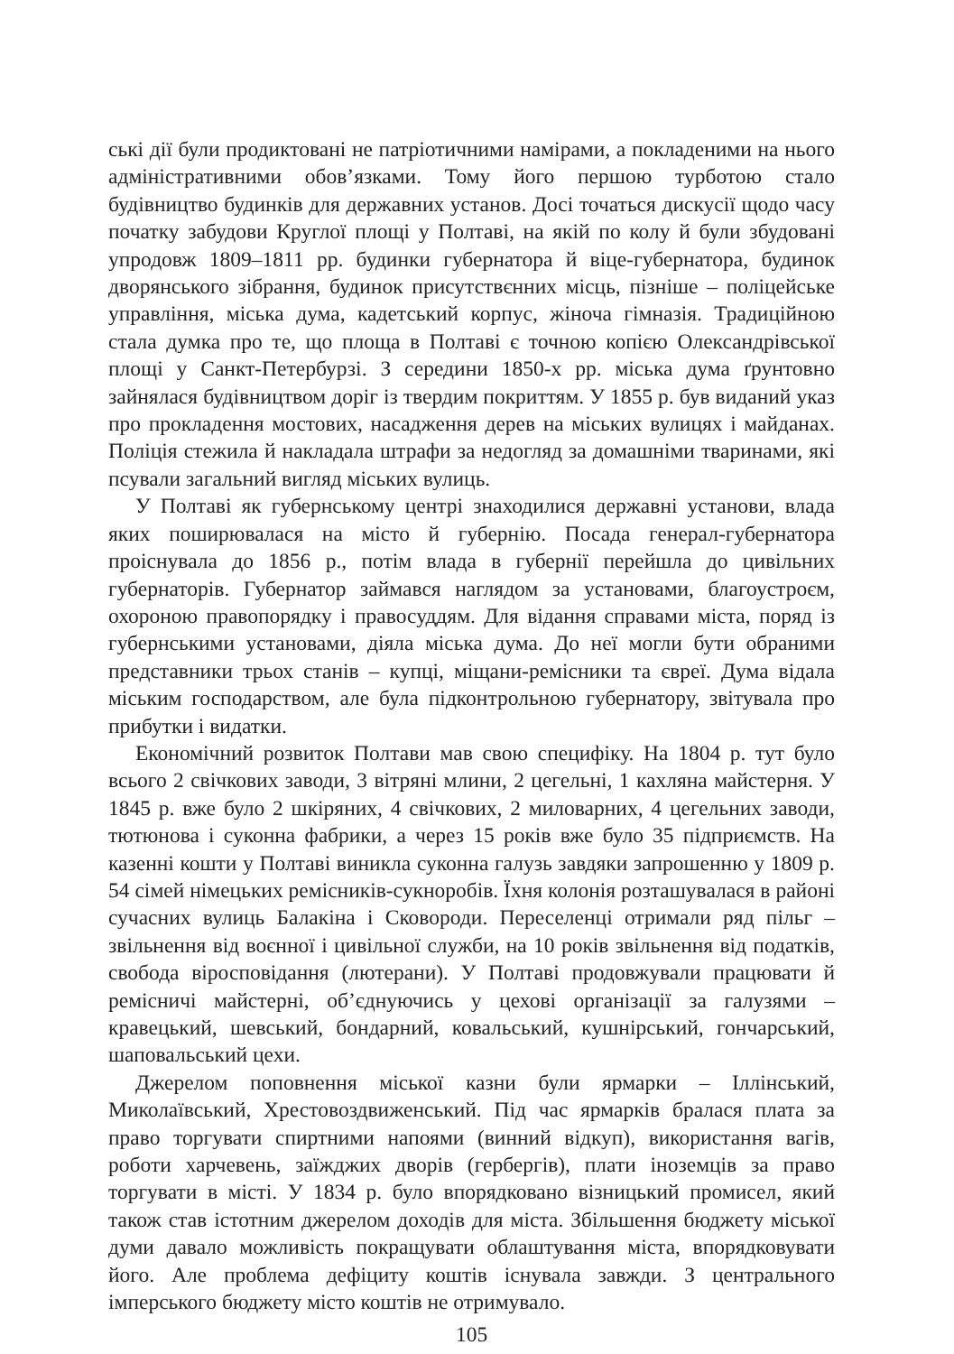ські дії були продиктовані не патріотичними намірами, а покладеними на нього адміністративними обов’язками. Тому його першою турботою стало будівництво будинків для державних установ. Досі точаться дискусії щодо часу початку забудови Круглої площі у Полтаві, на якій по колу й були збудовані упродовж 1809–1811 рр. будинки губернатора й віце-губернатора, будинок дворянського зібрання, будинок присутствєнних місць, пізніше – поліцейське управління, міська дума, кадетський корпус, жіноча гімназія. Традиційною стала думка про те, що площа в Полтаві є точною копією Олександрівської площі у Санкт-Петербурзі. З середини 1850-х рр. міська дума ґрунтовно зайнялася будівництвом доріг із твердим покриттям. У 1855 р. був виданий указ про прокладення мостових, насадження дерев на міських вулицях і майданах. Поліція стежила й накладала штрафи за недогляд за домашніми тваринами, які псували загальний вигляд міських вулиць.
У Полтаві як губернському центрі знаходилися державні установи, влада яких поширювалася на місто й губернію. Посада генерал-губернатора проіснувала до 1856 р., потім влада в губернії перейшла до цивільних губернаторів. Губернатор займався наглядом за установами, благоустроєм, охороною правопорядку і правосуддям. Для відання справами міста, поряд із губернськими установами, діяла міська дума. До неї могли бути обраними представники трьох станів – купці, міщани-ремісники та євреї. Дума відала міським господарством, але була підконтрольною губернатору, звітувала про прибутки і видатки.
Економічний розвиток Полтави мав свою специфіку. На 1804 р. тут було всього 2 свічкових заводи, 3 вітряні млини, 2 цегельні, 1 кахляна майстерня. У 1845 р. вже було 2 шкіряних, 4 свічкових, 2 миловарних, 4 цегельних заводи, тютюнова і суконна фабрики, а через 15 років вже було 35 підприємств. На казенні кошти у Полтаві виникла суконна галузь завдяки запрошенню у 1809 р. 54 сімей німецьких ремісників-сукноробів. Їхня колонія розташувалася в районі сучасних вулиць Балакіна і Сковороди. Переселенці отримали ряд пільг – звільнення від воєнної і цивільної служби, на 10 років звільнення від податків, свобода віросповідання (лютерани). У Полтаві продовжували працювати й ремісничі майстерні, об’єднуючись у цехові організації за галузями – кравецький, шевський, бондарний, ковальський, кушнірський, гончарський, шаповальський цехи.
Джерелом поповнення міської казни були ярмарки – Іллінський, Миколаївський, Хрестовоздвиженський. Під час ярмарків бралася плата за право торгувати спиртними напоями (винний відкуп), використання вагів, роботи харчевень, заїжджих дворів (гербергів), плати іноземців за право торгувати в місті. У 1834 р. було впорядковано візницький промисел, який також став істотним джерелом доходів для міста. Збільшення бюджету міської думи давало можливість покращувати облаштування міста, впорядковувати його. Але проблема дефіциту коштів існувала завжди. З центрального імперського бюджету місто коштів не отримувало.
105